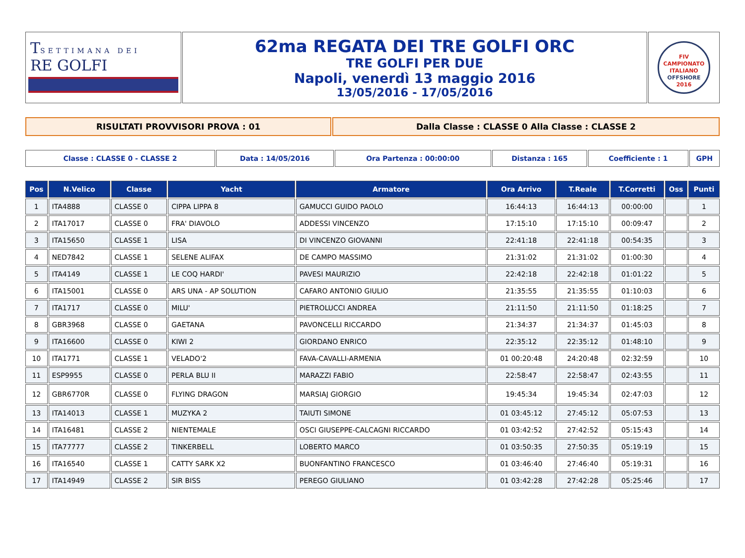| T SETTIMANA DEI RE GOLFI | 62ma REGATA DEI TRE GOLFI ORC TRE GOLFI PER DUE Napoli, venerdì 13 maggio 2016 13/05/2016 - 17/05/2016 | FIV CAMPIONATO ITALIANO OFFSHORE 2016 |
| RISULTATI PROVVISORI PROVA : 01 | Dalla Classe : CLASSE 0 Alla Classe : CLASSE 2 |
| Classe : CLASSE 0 - CLASSE 2 | Data : 14/05/2016 | Ora Partenza : 00:00:00 | Distanza : 165 | Coefficiente : 1 | GPH |
| Pos | N.Velico | Classe | Yacht | Armatore | Ora Arrivo | T.Reale | T.Corretti | Oss | Punti |
| --- | --- | --- | --- | --- | --- | --- | --- | --- | --- |
| 1 | ITA4888 | CLASSE 0 | CIPPA LIPPA 8 | GAMUCCI GUIDO PAOLO | 16:44:13 | 16:44:13 | 00:00:00 | | 1 |
| 2 | ITA17017 | CLASSE 0 | FRA' DIAVOLO | ADDESSI VINCENZO | 17:15:10 | 17:15:10 | 00:09:47 | | 2 |
| 3 | ITA15650 | CLASSE 1 | LISA | DI VINCENZO GIOVANNI | 22:41:18 | 22:41:18 | 00:54:35 | | 3 |
| 4 | NED7842 | CLASSE 1 | SELENE ALIFAX | DE CAMPO MASSIMO | 21:31:02 | 21:31:02 | 01:00:30 | | 4 |
| 5 | ITA4149 | CLASSE 1 | LE COQ HARDI' | PAVESI MAURIZIO | 22:42:18 | 22:42:18 | 01:01:22 | | 5 |
| 6 | ITA15001 | CLASSE 0 | ARS UNA - AP SOLUTION | CAFARO ANTONIO GIULIO | 21:35:55 | 21:35:55 | 01:10:03 | | 6 |
| 7 | ITA1717 | CLASSE 0 | MILU' | PIETROLUCCI ANDREA | 21:11:50 | 21:11:50 | 01:18:25 | | 7 |
| 8 | GBR3968 | CLASSE 0 | GAETANA | PAVONCELLI RICCARDO | 21:34:37 | 21:34:37 | 01:45:03 | | 8 |
| 9 | ITA16600 | CLASSE 0 | KIWI 2 | GIORDANO ENRICO | 22:35:12 | 22:35:12 | 01:48:10 | | 9 |
| 10 | ITA1771 | CLASSE 1 | VELADO'2 | FAVA-CAVALLI-ARMENIA | 01 00:20:48 | 24:20:48 | 02:32:59 | | 10 |
| 11 | ESP9955 | CLASSE 0 | PERLA BLU II | MARAZZI FABIO | 22:58:47 | 22:58:47 | 02:43:55 | | 11 |
| 12 | GBR6770R | CLASSE 0 | FLYING DRAGON | MARSIAJ GIORGIO | 19:45:34 | 19:45:34 | 02:47:03 | | 12 |
| 13 | ITA14013 | CLASSE 1 | MUZYKA 2 | TAIUTI SIMONE | 01 03:45:12 | 27:45:12 | 05:07:53 | | 13 |
| 14 | ITA16481 | CLASSE 2 | NIENTEMALE | OSCI GIUSEPPE-CALCAGNI RICCARDO | 01 03:42:52 | 27:42:52 | 05:15:43 | | 14 |
| 15 | ITA77777 | CLASSE 2 | TINKERBELL | LOBERTO MARCO | 01 03:50:35 | 27:50:35 | 05:19:19 | | 15 |
| 16 | ITA16540 | CLASSE 1 | CATTY SARK X2 | BUONFANTINO FRANCESCO | 01 03:46:40 | 27:46:40 | 05:19:31 | | 16 |
| 17 | ITA14949 | CLASSE 2 | SIR BISS | PEREGO GIULIANO | 01 03:42:28 | 27:42:28 | 05:25:46 | | 17 |